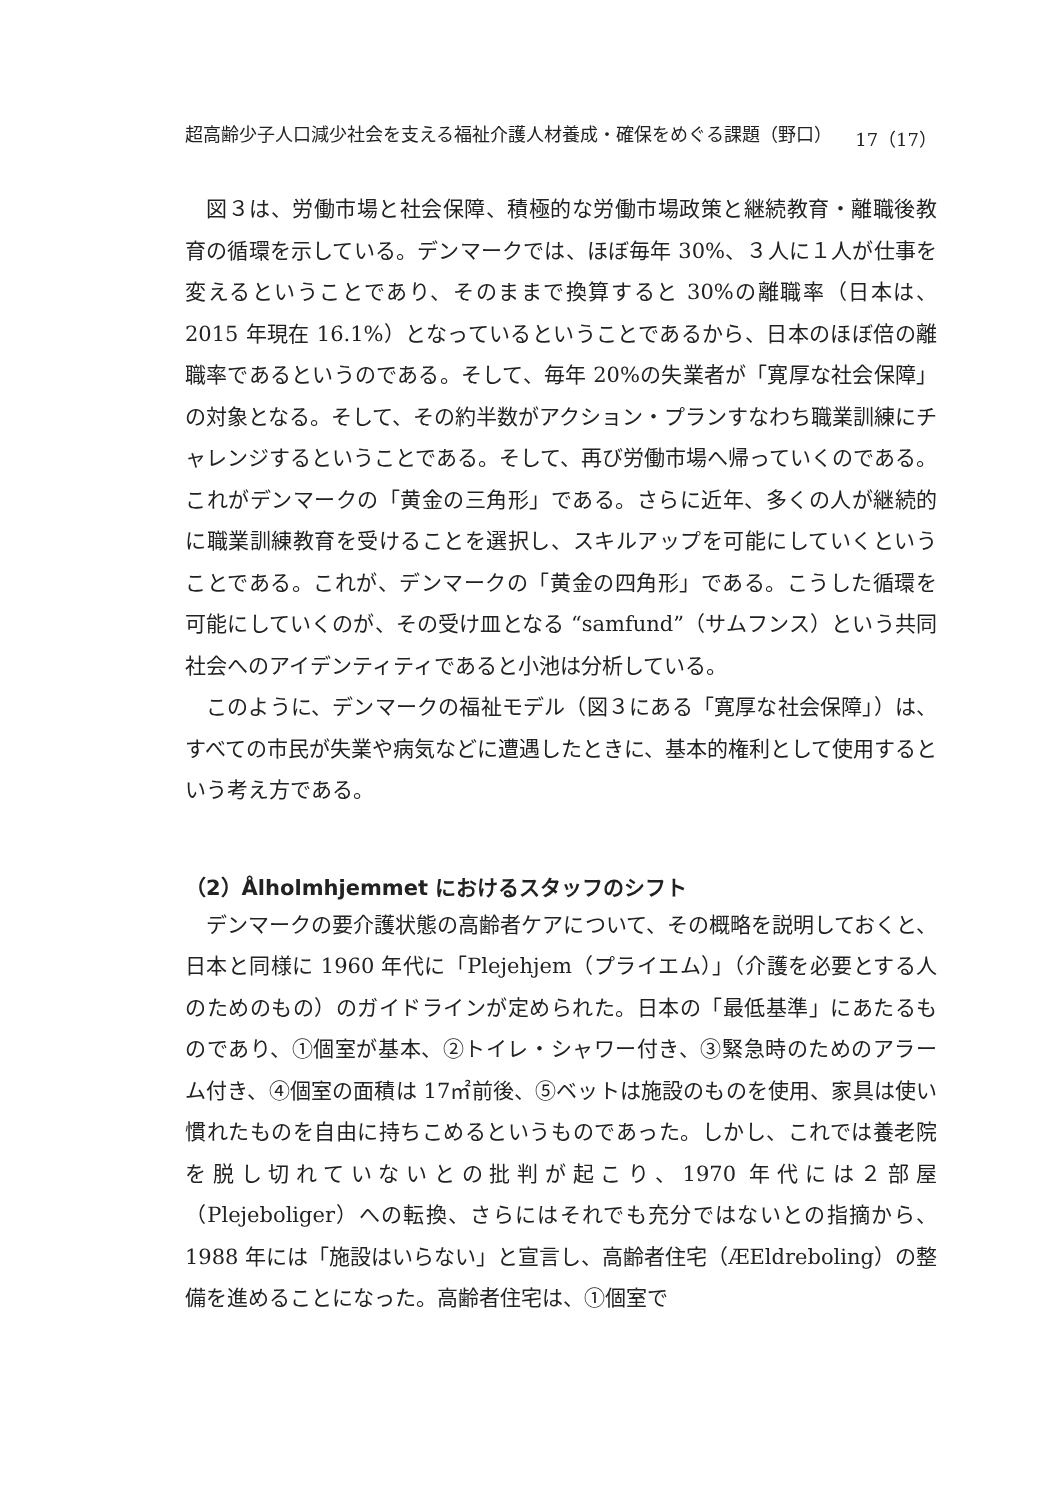超高齢少子人口減少社会を支える福祉介護人材養成・確保をめぐる課題（野口） 17（17）
図３は、労働市場と社会保障、積極的な労働市場政策と継続教育・離職後教育の循環を示している。デンマークでは、ほぼ毎年 30%、３人に１人が仕事を変えるということであり、そのままで換算すると 30%の離職率（日本は、2015 年現在 16.1%）となっているということであるから、日本のほぼ倍の離職率であるというのである。そして、毎年 20%の失業者が「寛厚な社会保障」の対象となる。そして、その約半数がアクション・プランすなわち職業訓練にチャレンジするということである。そして、再び労働市場へ帰っていくのである。これがデンマークの「黄金の三角形」である。さらに近年、多くの人が継続的に職業訓練教育を受けることを選択し、スキルアップを可能にしていくということである。これが、デンマークの「黄金の四角形」である。こうした循環を可能にしていくのが、その受け皿となる “samfund”（サムフンス）という共同社会へのアイデンティティであると小池は分析している。
このように、デンマークの福祉モデル（図３にある「寛厚な社会保障」）は、すべての市民が失業や病気などに遭遇したときに、基本的権利として使用するという考え方である。
（2）Ålholmhjemmet におけるスタッフのシフト
デンマークの要介護状態の高齢者ケアについて、その概略を説明しておくと、日本と同様に 1960 年代に「Plejehjem（プライエム）」（介護を必要とする人のためのもの）のガイドラインが定められた。日本の「最低基準」にあたるものであり、①個室が基本、②トイレ・シャワー付き、③緊急時のためのアラーム付き、④個室の面積は 17㎡前後、⑤ベットは施設のものを使用、家具は使い慣れたものを自由に持ちこめるというものであった。しかし、これでは養老院を脱し切れていないとの批判が起こり、1970 年代には２部屋（Plejeboliger）への転換、さらにはそれでも充分ではないとの指摘から、1988 年には「施設はいらない」と宣言し、高齢者住宅（ÆEldreboling）の整備を進めることになった。高齢者住宅は、①個室で